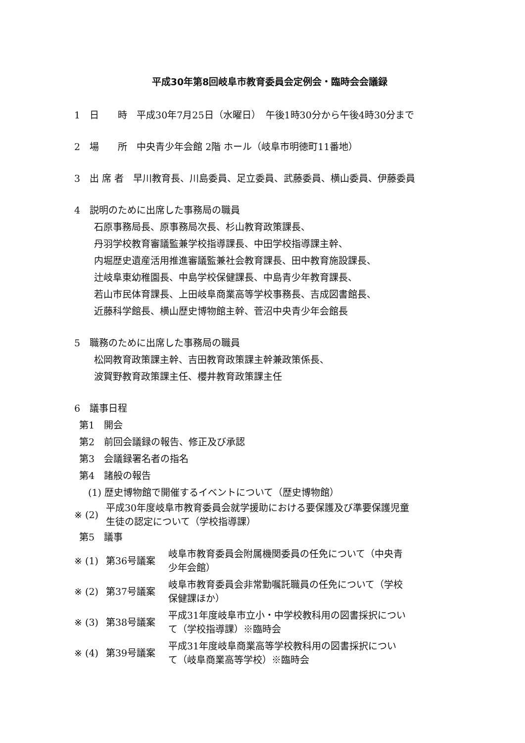平成30年第8回岐阜市教育委員会定例会・臨時会会議録
1　日　　時　平成30年7月25日（水曜日）　午後1時30分から午後4時30分まで
2　場　　所　中央青少年会館 2階 ホール（岐阜市明徳町11番地）
3　出 席 者　早川教育長、川島委員、足立委員、武藤委員、横山委員、伊藤委員
4　説明のために出席した事務局の職員
石原事務局長、原事務局次長、杉山教育政策課長、
丹羽学校教育審議監兼学校指導課長、中田学校指導課主幹、
内堀歴史遺産活用推進審議監兼社会教育課長、田中教育施設課長、
辻岐阜東幼稚園長、中島学校保健課長、中島青少年教育課長、
若山市民体育課長、上田岐阜商業高等学校事務長、吉成図書館長、
近藤科学館長、横山歴史博物館主幹、菅沼中央青少年会館長
5　職務のために出席した事務局の職員
松岡教育政策課主幹、吉田教育政策課主幹兼政策係長、
波賀野教育政策課主任、櫻井教育政策課主任
6　議事日程
第1　開会
第2　前回会議録の報告、修正及び承認
第3　会議録署名者の指名
第4　諸般の報告
(1) 歴史博物館で開催するイベントについて（歴史博物館）
| ※ (2) | 平成30年度岐阜市教育委員会就学援助における要保護及び準要保護児童 生徒の認定について（学校指導課） |
第5　議事
| ※ (1) | 第36号議案 | 岐阜市教育委員会附属機関委員の任免について（中央青 少年会館） |
| ※ (2) | 第37号議案 | 岐阜市教育委員会非常勤嘱託職員の任免について（学校 保健課ほか） |
| ※ (3) | 第38号議案 | 平成31年度岐阜市立小・中学校教科用の図書採択につい て（学校指導課）※臨時会 |
| ※ (4) | 第39号議案 | 平成31年度岐阜商業高等学校教科用の図書採択につい て（岐阜商業高等学校）※臨時会 |